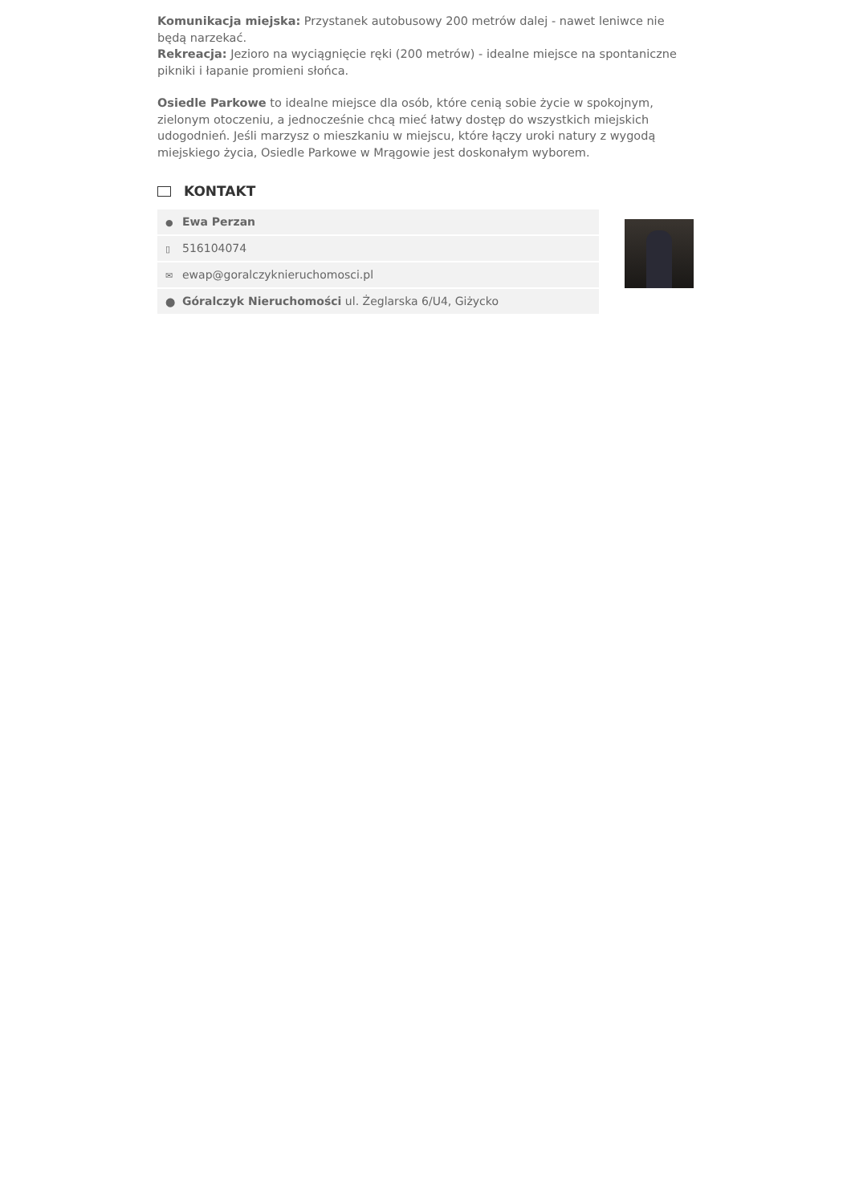Komunikacja miejska: Przystanek autobusowy 200 metrów dalej - nawet leniwce nie będą narzekać.
Rekreacja: Jezioro na wyciągnięcie ręki (200 metrów) - idealne miejsce na spontaniczne pikniki i łapanie promieni słońca.
Osiedle Parkowe to idealne miejsce dla osób, które cenią sobie życie w spokojnym, zielonym otoczeniu, a jednocześnie chcą mieć łatwy dostęp do wszystkich miejskich udogodnień. Jeśli marzysz o mieszkaniu w miejscu, które łączy uroki natury z wygodą miejskiego życia, Osiedle Parkowe w Mrągowie jest doskonałym wyborem.
KONTAKT
● Ewa Perzan
▯ 516104074
✉ ewap@goralczyknieruchomosci.pl
⬤ Góralczyk Nieruchomości ul. Żeglarska 6/U4, Giżycko